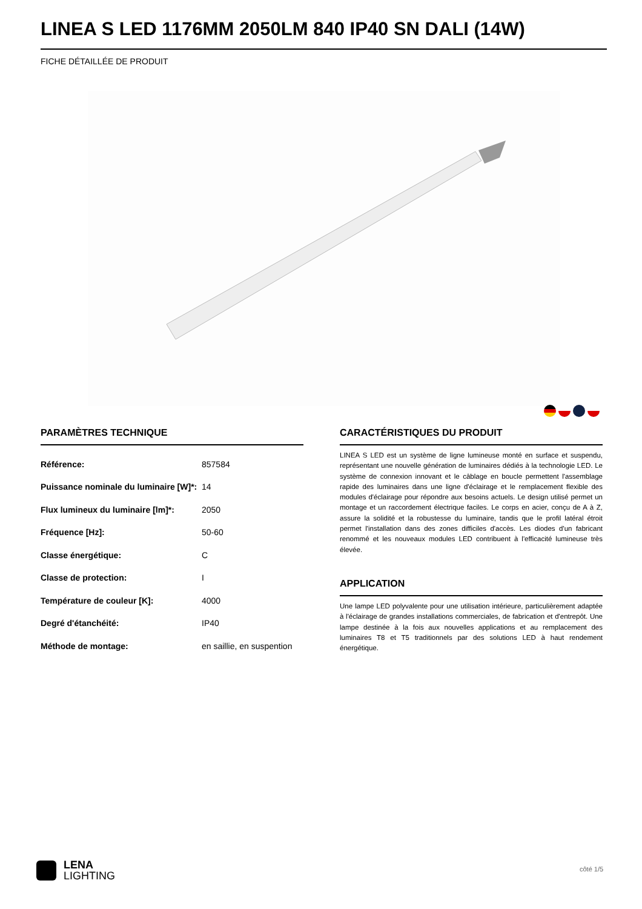LINEA S LED 1176MM 2050LM 840 IP40 SN DALI (14W)
FICHE DÉTAILLÉE DE PRODUIT
PARAMÈTRES TECHNIQUE
| Référence: | 857584 |
| Puissance nominale du luminaire [W]*: | 14 |
| Flux lumineux du luminaire [lm]*: | 2050 |
| Fréquence [Hz]: | 50-60 |
| Classe énergétique: | C |
| Classe de protection: | I |
| Température de couleur [K]: | 4000 |
| Degré d'étanchéité: | IP40 |
| Méthode de montage: | en saillie, en suspention |
CARACTÉRISTIQUES DU PRODUIT
LINEA S LED est un système de ligne lumineuse monté en surface et suspendu, représentant une nouvelle génération de luminaires dédiés à la technologie LED. Le système de connexion innovant et le câblage en boucle permettent l'assemblage rapide des luminaires dans une ligne d'éclairage et le remplacement flexible des modules d'éclairage pour répondre aux besoins actuels. Le design utilisé permet un montage et un raccordement électrique faciles. Le corps en acier, conçu de A à Z, assure la solidité et la robustesse du luminaire, tandis que le profil latéral étroit permet l'installation dans des zones difficiles d'accès. Les diodes d'un fabricant renommé et les nouveaux modules LED contribuent à l'efficacité lumineuse très élevée.
APPLICATION
Une lampe LED polyvalente pour une utilisation intérieure, particulièrement adaptée à l'éclairage de grandes installations commerciales, de fabrication et d'entrepôt. Une lampe destinée à la fois aux nouvelles applications et au remplacement des luminaires T8 et T5 traditionnels par des solutions LED à haut rendement énergétique.
LENA
LIGHTING
côté 1/5